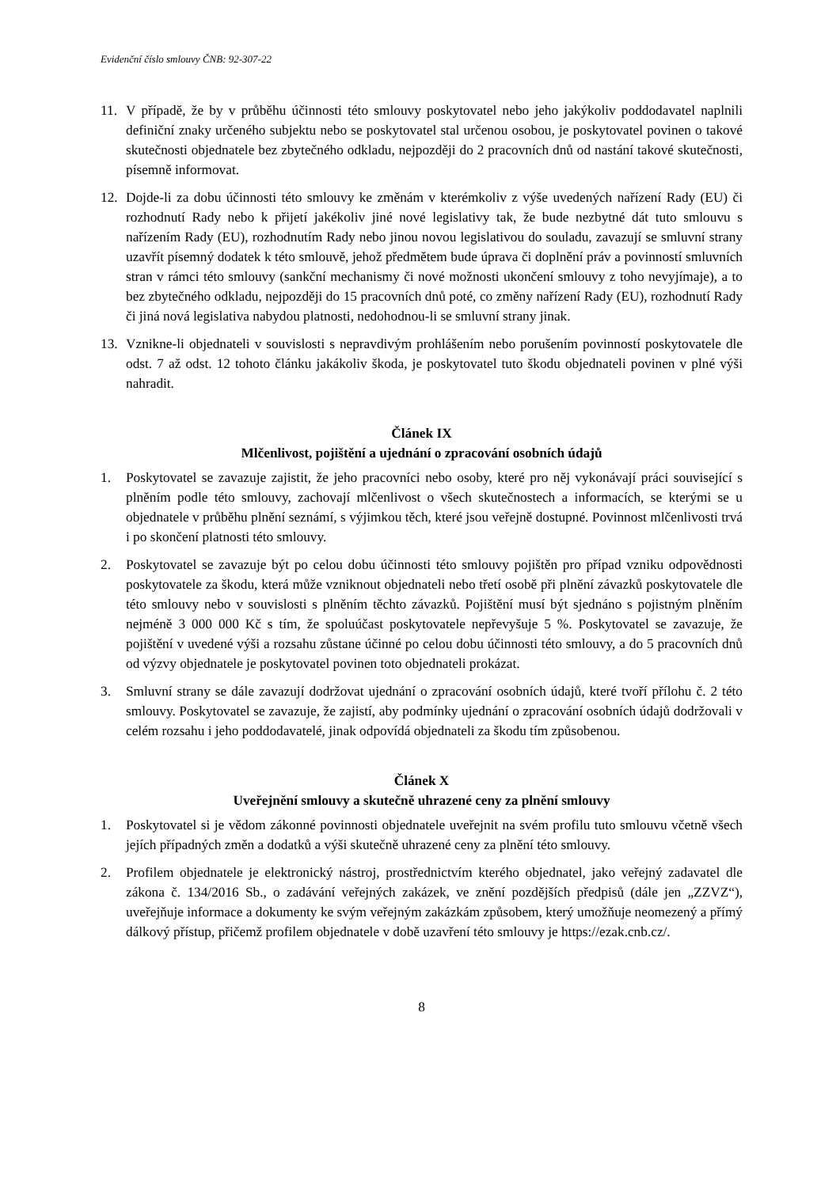Evidenční číslo smlouvy ČNB: 92-307-22
11. V případě, že by v průběhu účinnosti této smlouvy poskytovatel nebo jeho jakýkoliv poddodavatel naplnili definiční znaky určeného subjektu nebo se poskytovatel stal určenou osobou, je poskytovatel povinen o takové skutečnosti objednatele bez zbytečného odkladu, nejpozději do 2 pracovních dnů od nastání takové skutečnosti, písemně informovat.
12. Dojde-li za dobu účinnosti této smlouvy ke změnám v kterémkoliv z výše uvedených nařízení Rady (EU) či rozhodnutí Rady nebo k přijetí jakékoliv jiné nové legislativy tak, že bude nezbytné dát tuto smlouvu s nařízením Rady (EU), rozhodnutím Rady nebo jinou novou legislativou do souladu, zavazují se smluvní strany uzavřít písemný dodatek k této smlouvě, jehož předmětem bude úprava či doplnění práv a povinností smluvních stran v rámci této smlouvy (sankční mechanismy či nové možnosti ukončení smlouvy z toho nevyjímaje), a to bez zbytečného odkladu, nejpozději do 15 pracovních dnů poté, co změny nařízení Rady (EU), rozhodnutí Rady či jiná nová legislativa nabydou platnosti, nedohodnou-li se smluvní strany jinak.
13. Vznikne-li objednateli v souvislosti s nepravdivým prohlášením nebo porušením povinností poskytovatele dle odst. 7 až odst. 12 tohoto článku jakákoliv škoda, je poskytovatel tuto škodu objednateli povinen v plné výši nahradit.
Článek IX
Mlčenlivost, pojištění a ujednání o zpracování osobních údajů
1. Poskytovatel se zavazuje zajistit, že jeho pracovníci nebo osoby, které pro něj vykonávají práci související s plněním podle této smlouvy, zachovají mlčenlivost o všech skutečnostech a informacích, se kterými se u objednatele v průběhu plnění seznámí, s výjimkou těch, které jsou veřejně dostupné. Povinnost mlčenlivosti trvá i po skončení platnosti této smlouvy.
2. Poskytovatel se zavazuje být po celou dobu účinnosti této smlouvy pojištěn pro případ vzniku odpovědnosti poskytovatele za škodu, která může vzniknout objednateli nebo třetí osobě při plnění závazků poskytovatele dle této smlouvy nebo v souvislosti s plněním těchto závazků. Pojištění musí být sjednáno s pojistným plněním nejméně 3 000 000 Kč s tím, že spoluúčast poskytovatele nepřevyšuje 5 %. Poskytovatel se zavazuje, že pojištění v uvedené výši a rozsahu zůstane účinné po celou dobu účinnosti této smlouvy, a do 5 pracovních dnů od výzvy objednatele je poskytovatel povinen toto objednateli prokázat.
3. Smluvní strany se dále zavazují dodržovat ujednání o zpracování osobních údajů, které tvoří přílohu č. 2 této smlouvy. Poskytovatel se zavazuje, že zajistí, aby podmínky ujednání o zpracování osobních údajů dodržovali v celém rozsahu i jeho poddodavatelé, jinak odpovídá objednateli za škodu tím způsobenou.
Článek X
Uveřejnění smlouvy a skutečně uhrazené ceny za plnění smlouvy
1. Poskytovatel si je vědom zákonné povinnosti objednatele uveřejnit na svém profilu tuto smlouvu včetně všech jejích případných změn a dodatků a výši skutečně uhrazené ceny za plnění této smlouvy.
2. Profilem objednatele je elektronický nástroj, prostřednictvím kterého objednatel, jako veřejný zadavatel dle zákona č. 134/2016 Sb., o zadávání veřejných zakázek, ve znění pozdějších předpisů (dále jen „ZZVZ“), uveřejňuje informace a dokumenty ke svým veřejným zakázkám způsobem, který umožňuje neomezený a přímý dálkový přístup, přičemž profilem objednatele v době uzavření této smlouvy je https://ezak.cnb.cz/.
8